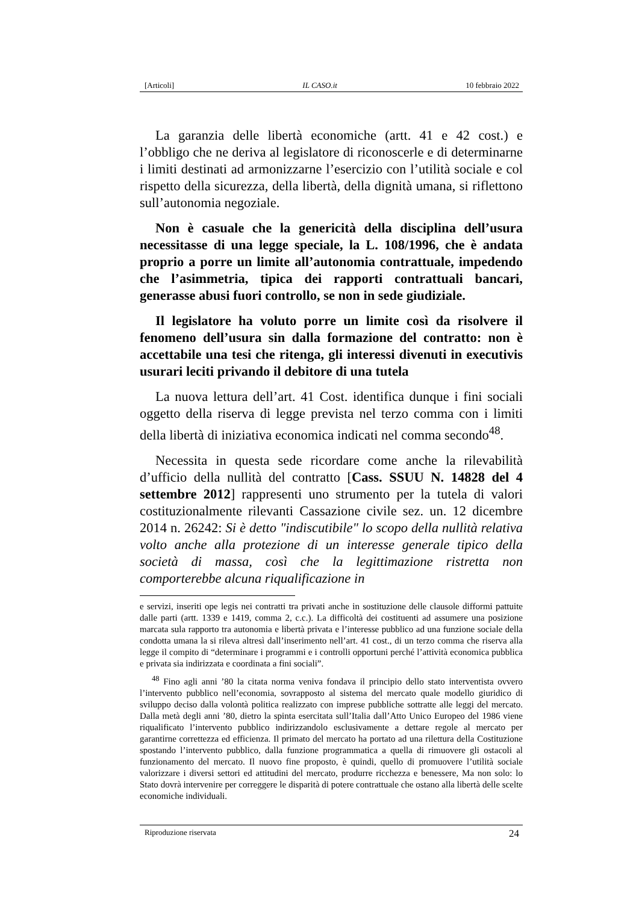[Articoli] IL CASO.it 10 febbraio 2022
La garanzia delle libertà economiche (artt. 41 e 42 cost.) e l’obbligo che ne deriva al legislatore di riconoscerle e di determinarne i limiti destinati ad armonizzarne l’esercizio con l’utilità sociale e col rispetto della sicurezza, della libertà, della dignità umana, si riflettono sull’autonomia negoziale.
Non è casuale che la genericità della disciplina dell’usura necessitasse di una legge speciale, la L. 108/1996, che è andata proprio a porre un limite all’autonomia contrattuale, impedendo che l’asimmetria, tipica dei rapporti contrattuali bancari, generasse abusi fuori controllo, se non in sede giudiziale.
Il legislatore ha voluto porre un limite così da risolvere il fenomeno dell’usura sin dalla formazione del contratto: non è accettabile una tesi che ritenga, gli interessi divenuti in executivis usurari leciti privando il debitore di una tutela
La nuova lettura dell’art. 41 Cost. identifica dunque i fini sociali oggetto della riserva di legge prevista nel terzo comma con i limiti della libertà di iniziativa economica indicati nel comma secondo<sup>48</sup>.
Necessita in questa sede ricordare come anche la rilevabilità d’ufficio della nullità del contratto [Cass. SSUU N. 14828 del 4 settembre 2012] rappresenti uno strumento per la tutela di valori costituzionalmente rilevanti Cassazione civile sez. un. 12 dicembre 2014 n. 26242: Si è detto "indiscutibile" lo scopo della nullità relativa volto anche alla protezione di un interesse generale tipico della società di massa, così che la legittimazione ristretta non comporterebbe alcuna riqualificazione in
e servizi, inseriti ope legis nei contratti tra privati anche in sostituzione delle clausole difformi pattuite dalle parti (artt. 1339 e 1419, comma 2, c.c.). La difficoltà dei costituenti ad assumere una posizione marcata sula rapporto tra autonomia e libertà privata e l’interesse pubblico ad una funzione sociale della condotta umana la si rileva altresì dall’inserimento nell’art. 41 cost., di un terzo comma che riserva alla legge il compito di “determinare i programmi e i controlli opportuni perché l’attività economica pubblica e privata sia indirizzata e coordinata a fini sociali”.
<sup>48</sup> Fino agli anni ’80 la citata norma veniva fondava il principio dello stato interventista ovvero l’intervento pubblico nell’economia, sovrapposto al sistema del mercato quale modello giuridico di sviluppo deciso dalla volontà politica realizzato con imprese pubbliche sottratte alle leggi del mercato. Dalla metà degli anni ’80, dietro la spinta esercitata sull’Italia dall’Atto Unico Europeo del 1986 viene riqualificato l’intervento pubblico indirizzandolo esclusivamente a dettare regole al mercato per garantirne correttezza ed efficienza. Il primato del mercato ha portato ad una rilettura della Costituzione spostando l’intervento pubblico, dalla funzione programmatica a quella di rimuovere gli ostacoli al funzionamento del mercato. Il nuovo fine proposto, è quindi, quello di promuovere l’utilità sociale valorizzare i diversi settori ed attitudini del mercato, produrre ricchezza e benessere, Ma non solo: lo Stato dovrà intervenire per correggere le disparità di potere contrattuale che ostano alla libertà delle scelte economiche individuali.
Riproduzione riservata 24